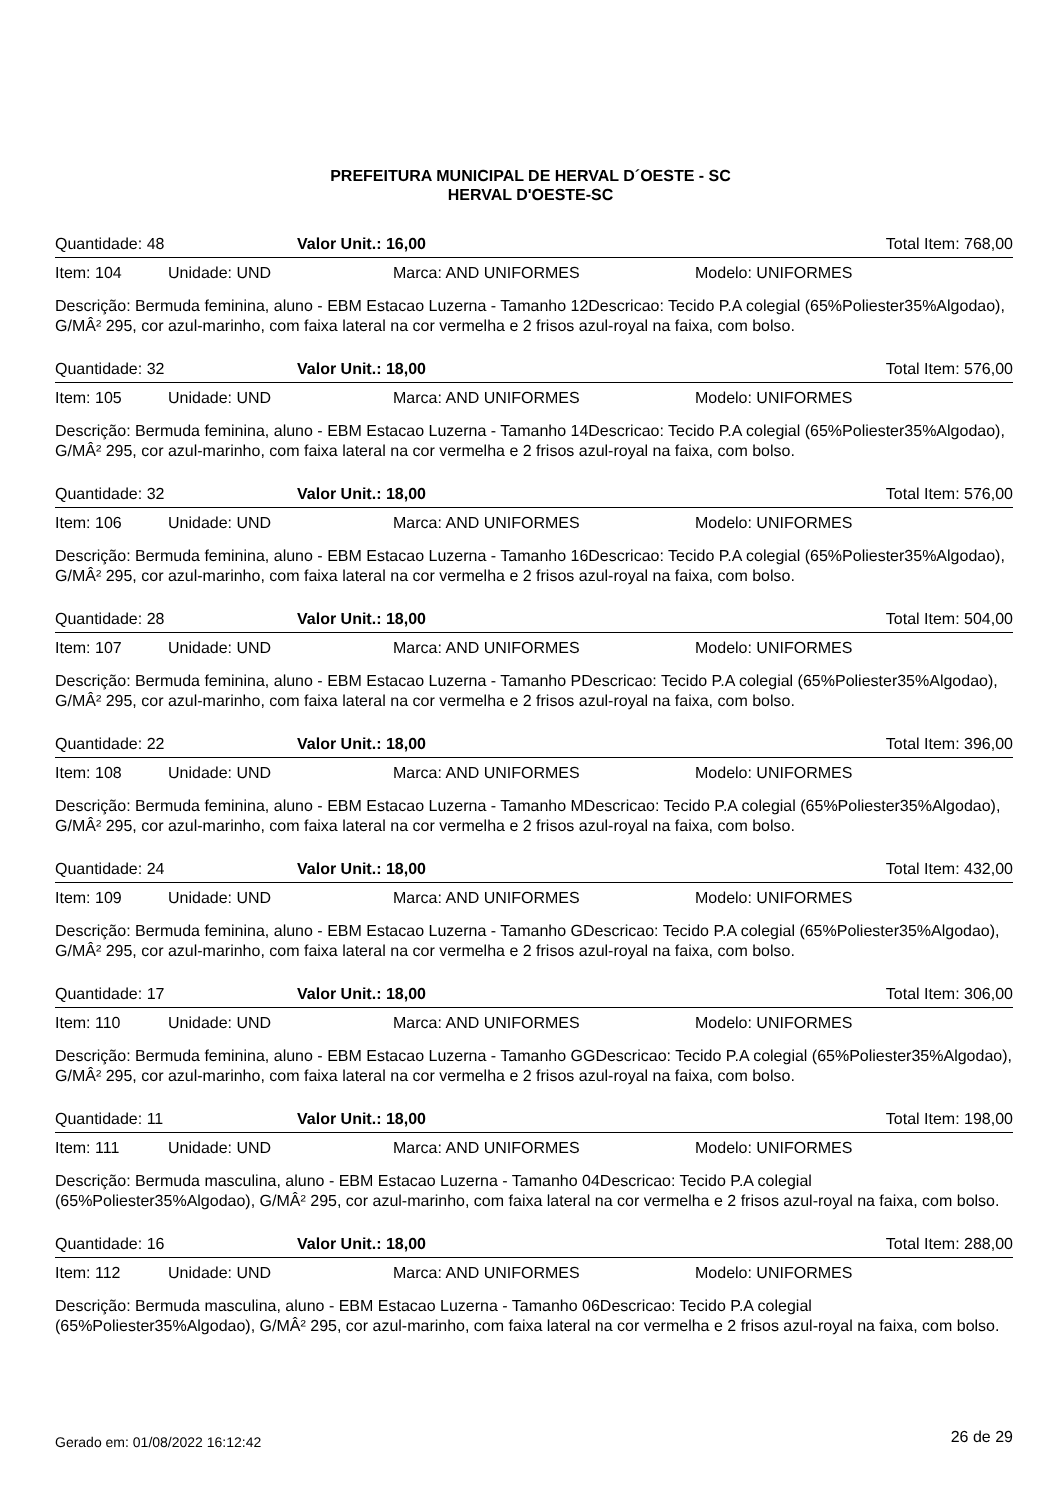PREFEITURA MUNICIPAL DE HERVAL D´OESTE - SC
HERVAL D'OESTE-SC
Quantidade: 48 Valor Unit.: 16,00 Total Item: 768,00
Item: 104 Unidade: UND Marca: AND UNIFORMES Modelo: UNIFORMES
Descrição: Bermuda feminina, aluno - EBM Estacao Luzerna - Tamanho 12Descricao: Tecido P.A colegial (65%Poliester35%Algodao), G/MÂ² 295, cor azul-marinho, com faixa lateral na cor vermelha e 2 frisos azul-royal na faixa, com bolso.
Quantidade: 32 Valor Unit.: 18,00 Total Item: 576,00
Item: 105 Unidade: UND Marca: AND UNIFORMES Modelo: UNIFORMES
Descrição: Bermuda feminina, aluno - EBM Estacao Luzerna - Tamanho 14Descricao: Tecido P.A colegial (65%Poliester35%Algodao), G/MÂ² 295, cor azul-marinho, com faixa lateral na cor vermelha e 2 frisos azul-royal na faixa, com bolso.
Quantidade: 32 Valor Unit.: 18,00 Total Item: 576,00
Item: 106 Unidade: UND Marca: AND UNIFORMES Modelo: UNIFORMES
Descrição: Bermuda feminina, aluno - EBM Estacao Luzerna - Tamanho 16Descricao: Tecido P.A colegial (65%Poliester35%Algodao), G/MÂ² 295, cor azul-marinho, com faixa lateral na cor vermelha e 2 frisos azul-royal na faixa, com bolso.
Quantidade: 28 Valor Unit.: 18,00 Total Item: 504,00
Item: 107 Unidade: UND Marca: AND UNIFORMES Modelo: UNIFORMES
Descrição: Bermuda feminina, aluno - EBM Estacao Luzerna - Tamanho PDescricao: Tecido P.A colegial (65%Poliester35%Algodao), G/MÂ² 295, cor azul-marinho, com faixa lateral na cor vermelha e 2 frisos azul-royal na faixa, com bolso.
Quantidade: 22 Valor Unit.: 18,00 Total Item: 396,00
Item: 108 Unidade: UND Marca: AND UNIFORMES Modelo: UNIFORMES
Descrição: Bermuda feminina, aluno - EBM Estacao Luzerna - Tamanho MDescricao: Tecido P.A colegial (65%Poliester35%Algodao), G/MÂ² 295, cor azul-marinho, com faixa lateral na cor vermelha e 2 frisos azul-royal na faixa, com bolso.
Quantidade: 24 Valor Unit.: 18,00 Total Item: 432,00
Item: 109 Unidade: UND Marca: AND UNIFORMES Modelo: UNIFORMES
Descrição: Bermuda feminina, aluno - EBM Estacao Luzerna - Tamanho GDescricao: Tecido P.A colegial (65%Poliester35%Algodao), G/MÂ² 295, cor azul-marinho, com faixa lateral na cor vermelha e 2 frisos azul-royal na faixa, com bolso.
Quantidade: 17 Valor Unit.: 18,00 Total Item: 306,00
Item: 110 Unidade: UND Marca: AND UNIFORMES Modelo: UNIFORMES
Descrição: Bermuda feminina, aluno - EBM Estacao Luzerna - Tamanho GGDescricao: Tecido P.A colegial (65%Poliester35%Algodao), G/MÂ² 295, cor azul-marinho, com faixa lateral na cor vermelha e 2 frisos azul-royal na faixa, com bolso.
Quantidade: 11 Valor Unit.: 18,00 Total Item: 198,00
Item: 111 Unidade: UND Marca: AND UNIFORMES Modelo: UNIFORMES
Descrição: Bermuda masculina, aluno - EBM Estacao Luzerna - Tamanho 04Descricao: Tecido P.A colegial (65%Poliester35%Algodao), G/MÂ² 295, cor azul-marinho, com faixa lateral na cor vermelha e 2 frisos azul-royal na faixa, com bolso.
Quantidade: 16 Valor Unit.: 18,00 Total Item: 288,00
Item: 112 Unidade: UND Marca: AND UNIFORMES Modelo: UNIFORMES
Descrição: Bermuda masculina, aluno - EBM Estacao Luzerna - Tamanho 06Descricao: Tecido P.A colegial (65%Poliester35%Algodao), G/MÂ² 295, cor azul-marinho, com faixa lateral na cor vermelha e 2 frisos azul-royal na faixa, com bolso.
Gerado em: 01/08/2022 16:12:42 26 de 29